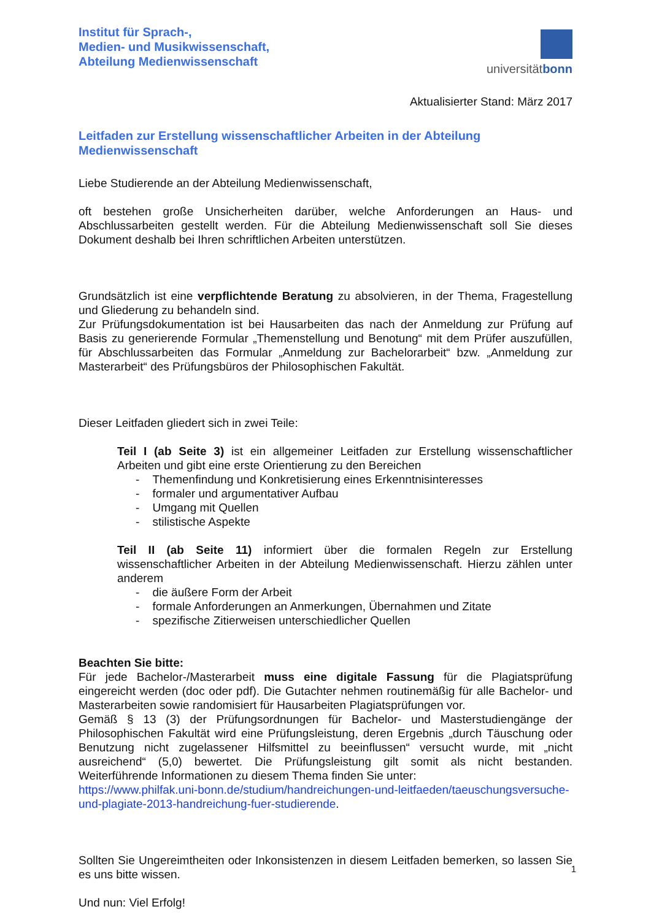Institut für Sprach-,
Medien- und Musikwissenschaft,
Abteilung Medienwissenschaft
universitätbonn
Aktualisierter Stand: März 2017
Leitfaden zur Erstellung wissenschaftlicher Arbeiten in der Abteilung Medienwissenschaft
Liebe Studierende an der Abteilung Medienwissenschaft,
oft bestehen große Unsicherheiten darüber, welche Anforderungen an Haus- und Abschlussarbeiten gestellt werden. Für die Abteilung Medienwissenschaft soll Sie dieses Dokument deshalb bei Ihren schriftlichen Arbeiten unterstützen.
Grundsätzlich ist eine verpflichtende Beratung zu absolvieren, in der Thema, Fragestellung und Gliederung zu behandeln sind.
Zur Prüfungsdokumentation ist bei Hausarbeiten das nach der Anmeldung zur Prüfung auf Basis zu generierende Formular „Themenstellung und Benotung“ mit dem Prüfer auszufüllen, für Abschlussarbeiten das Formular „Anmeldung zur Bachelorarbeit“ bzw. „Anmeldung zur Masterarbeit“ des Prüfungsbüros der Philosophischen Fakultät.
Dieser Leitfaden gliedert sich in zwei Teile:
Teil I (ab Seite 3) ist ein allgemeiner Leitfaden zur Erstellung wissenschaftlicher Arbeiten und gibt eine erste Orientierung zu den Bereichen
- Themenfindung und Konkretisierung eines Erkenntnisinteresses
- formaler und argumentativer Aufbau
- Umgang mit Quellen
- stilistische Aspekte
Teil II (ab Seite 11) informiert über die formalen Regeln zur Erstellung wissenschaftlicher Arbeiten in der Abteilung Medienwissenschaft. Hierzu zählen unter anderem
- die äußere Form der Arbeit
- formale Anforderungen an Anmerkungen, Übernahmen und Zitate
- spezifische Zitierweisen unterschiedlicher Quellen
Beachten Sie bitte:
Für jede Bachelor-/Masterarbeit muss eine digitale Fassung für die Plagiatsprüfung eingereicht werden (doc oder pdf). Die Gutachter nehmen routinemäßig für alle Bachelor- und Masterarbeiten sowie randomisiert für Hausarbeiten Plagiatsprüfungen vor.
Gemäß § 13 (3) der Prüfungsordnungen für Bachelor- und Masterstudiengänge der Philosophischen Fakultät wird eine Prüfungsleistung, deren Ergebnis „durch Täuschung oder Benutzung nicht zugelassener Hilfsmittel zu beeinflussen“ versucht wurde, mit „nicht ausreichend“ (5,0) bewertet. Die Prüfungsleistung gilt somit als nicht bestanden. Weiterführende Informationen zu diesem Thema finden Sie unter:
https://www.philfak.uni-bonn.de/studium/handreichungen-und-leitfaeden/taeuschungsversuche-und-plagiate-2013-handreichung-fuer-studierende.
Sollten Sie Ungereimtheiten oder Inkonsistenzen in diesem Leitfaden bemerken, so lassen Sie es uns bitte wissen.
Und nun: Viel Erfolg!
1